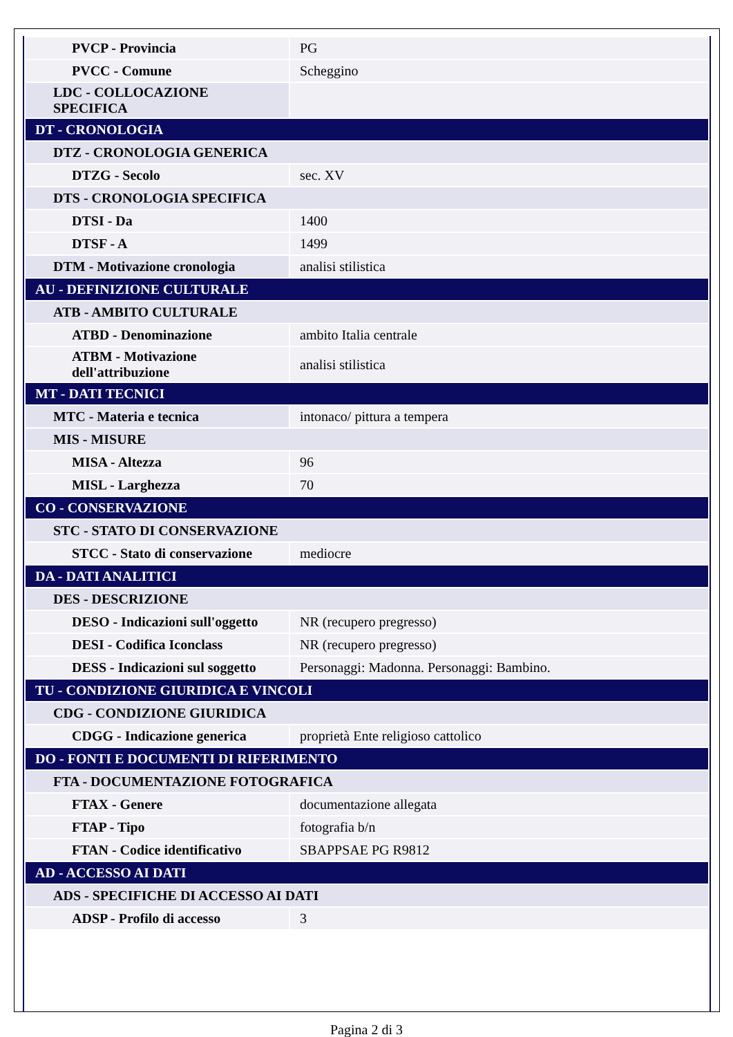| PVCP - Provincia | PG |
| PVCC - Comune | Scheggino |
| LDC - COLLOCAZIONE SPECIFICA | |
| DT - CRONOLOGIA | |
| DTZ - CRONOLOGIA GENERICA | |
| DTZG - Secolo | sec. XV |
| DTS - CRONOLOGIA SPECIFICA | |
| DTSI - Da | 1400 |
| DTSF - A | 1499 |
| DTM - Motivazione cronologia | analisi stilistica |
| AU - DEFINIZIONE CULTURALE | |
| ATB - AMBITO CULTURALE | |
| ATBD - Denominazione | ambito Italia centrale |
| ATBM - Motivazione dell'attribuzione | analisi stilistica |
| MT - DATI TECNICI | |
| MTC - Materia e tecnica | intonaco/ pittura a tempera |
| MIS - MISURE | |
| MISA - Altezza | 96 |
| MISL - Larghezza | 70 |
| CO - CONSERVAZIONE | |
| STC - STATO DI CONSERVAZIONE | |
| STCC - Stato di conservazione | mediocre |
| DA - DATI ANALITICI | |
| DES - DESCRIZIONE | |
| DESO - Indicazioni sull'oggetto | NR (recupero pregresso) |
| DESI - Codifica Iconclass | NR (recupero pregresso) |
| DESS - Indicazioni sul soggetto | Personaggi: Madonna. Personaggi: Bambino. |
| TU - CONDIZIONE GIURIDICA E VINCOLI | |
| CDG - CONDIZIONE GIURIDICA | |
| CDGG - Indicazione generica | proprietà Ente religioso cattolico |
| DO - FONTI E DOCUMENTI DI RIFERIMENTO | |
| FTA - DOCUMENTAZIONE FOTOGRAFICA | |
| FTAX - Genere | documentazione allegata |
| FTAP - Tipo | fotografia b/n |
| FTAN - Codice identificativo | SBAPPSAE PG R9812 |
| AD - ACCESSO AI DATI | |
| ADS - SPECIFICHE DI ACCESSO AI DATI | |
| ADSP - Profilo di accesso | 3 |
Pagina 2 di 3